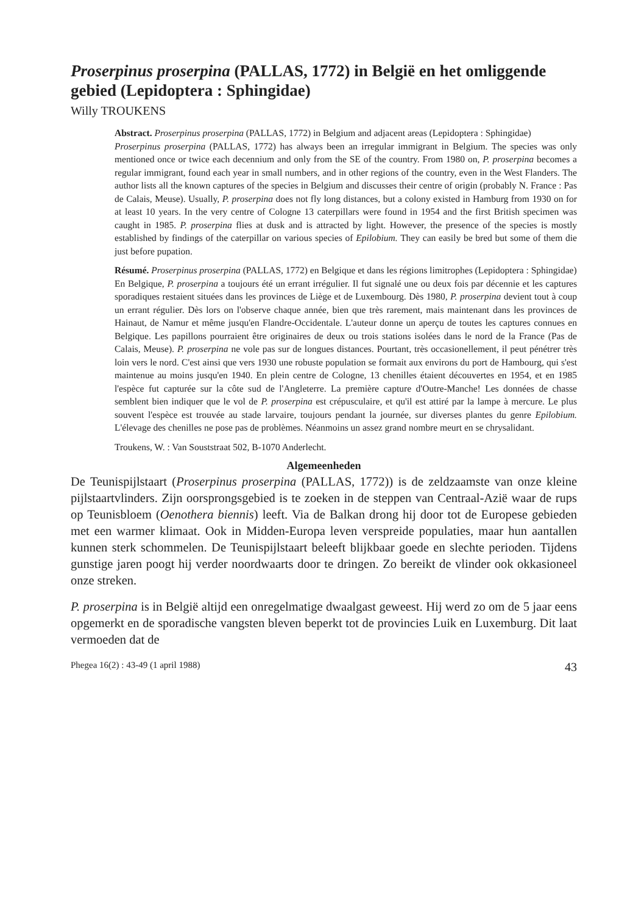Proserpinus proserpina (PALLAS, 1772) in België en het omliggende gebied (Lepidoptera : Sphingidae)
Willy TROUKENS
Abstract. Proserpinus proserpina (PALLAS, 1772) in Belgium and adjacent areas (Lepidoptera : Sphingidae)
Proserpinus proserpina (PALLAS, 1772) has always been an irregular immigrant in Belgium. The species was only mentioned once or twice each decennium and only from the SE of the country. From 1980 on, P. proserpina becomes a regular immigrant, found each year in small numbers, and in other regions of the country, even in the West Flanders. The author lists all the known captures of the species in Belgium and discusses their centre of origin (probably N. France : Pas de Calais, Meuse). Usually, P. proserpina does not fly long distances, but a colony existed in Hamburg from 1930 on for at least 10 years. In the very centre of Cologne 13 caterpillars were found in 1954 and the first British specimen was caught in 1985. P. proserpina flies at dusk and is attracted by light. However, the presence of the species is mostly established by findings of the caterpillar on various species of Epilobium. They can easily be bred but some of them die just before pupation.
Résumé. Proserpinus proserpina (PALLAS, 1772) en Belgique et dans les régions limitrophes (Lepidoptera : Sphingidae)
En Belgique, P. proserpina a toujours été un errant irrégulier. Il fut signalé une ou deux fois par décennie et les captures sporadiques restaient situées dans les provinces de Liège et de Luxembourg. Dès 1980, P. proserpina devient tout à coup un errant régulier. Dès lors on l'observe chaque année, bien que très rarement, mais maintenant dans les provinces de Hainaut, de Namur et même jusqu'en Flandre-Occidentale. L'auteur donne un aperçu de toutes les captures connues en Belgique. Les papillons pourraient être originaires de deux ou trois stations isolées dans le nord de la France (Pas de Calais, Meuse). P. proserpina ne vole pas sur de longues distances. Pourtant, très occasionellement, il peut pénétrer très loin vers le nord. C'est ainsi que vers 1930 une robuste population se formait aux environs du port de Hambourg, qui s'est maintenue au moins jusqu'en 1940. En plein centre de Cologne, 13 chenilles étaient découvertes en 1954, et en 1985 l'espèce fut capturée sur la côte sud de l'Angleterre. La première capture d'Outre-Manche! Les données de chasse semblent bien indiquer que le vol de P. proserpina est crépusculaire, et qu'il est attiré par la lampe à mercure. Le plus souvent l'espèce est trouvée au stade larvaire, toujours pendant la journée, sur diverses plantes du genre Epilobium. L'élevage des chenilles ne pose pas de problèmes. Néanmoins un assez grand nombre meurt en se chrysalidant.
Troukens, W. : Van Souststraat 502, B-1070 Anderlecht.
Algemeenheden
De Teunispijlstaart (Proserpinus proserpina (PALLAS, 1772)) is de zeldzaamste van onze kleine pijlstaartvlinders. Zijn oorsprongsgebied is te zoeken in de steppen van Centraal-Azië waar de rups op Teunisbloem (Oenothera biennis) leeft. Via de Balkan drong hij door tot de Europese gebieden met een warmer klimaat. Ook in Midden-Europa leven verspreide populaties, maar hun aantallen kunnen sterk schommelen. De Teunispijlstaart beleeft blijkbaar goede en slechte perioden. Tijdens gunstige jaren poogt hij verder noordwaarts door te dringen. Zo bereikt de vlinder ook okkasioneel onze streken.
P. proserpina is in België altijd een onregelmatige dwaalgast geweest. Hij werd zo om de 5 jaar eens opgemerkt en de sporadische vangsten bleven beperkt tot de provincies Luik en Luxemburg. Dit laat vermoeden dat de
Phegea 16(2) : 43-49 (1 april 1988) 43